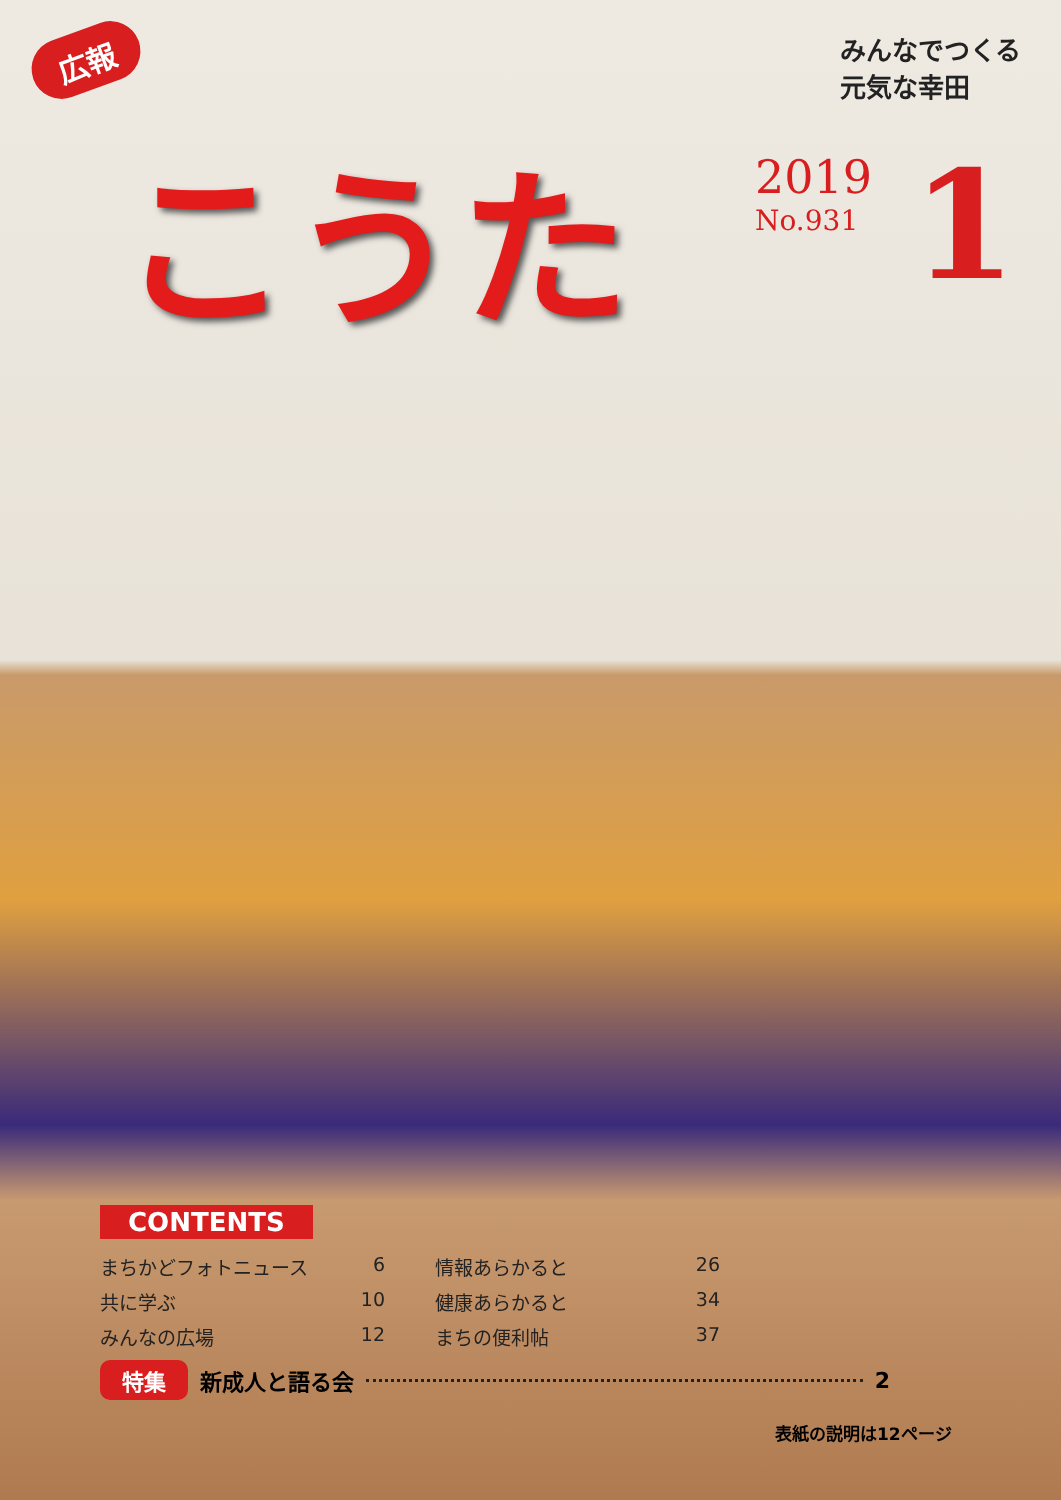広報
みんなでつくる
元気な幸田
こうた
2019
No.931
1
CONTENTS
まちかどフォトニュース 6
共に学ぶ 10
みんなの広場 12
情報あらかると 26
健康あらかると 34
まちの便利帖 37
特集 新成人と語る会 2
表紙の説明は12ページ